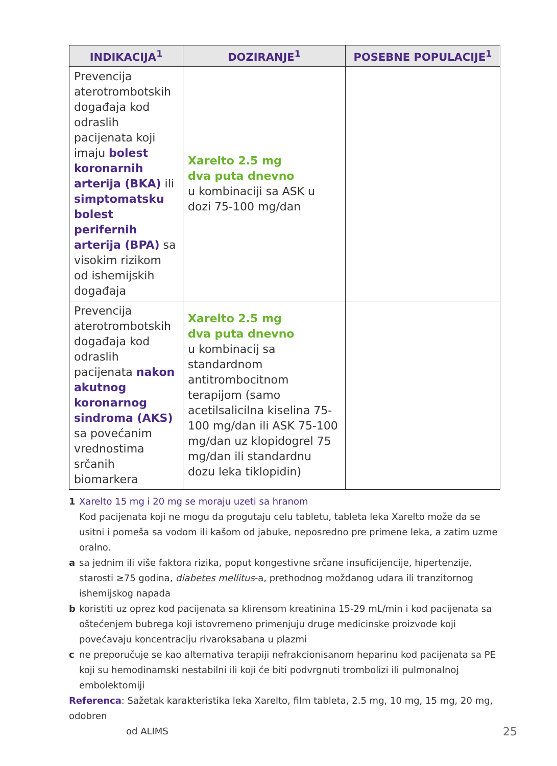| INDIKACIJA<sup>1</sup> | DOZIRANJE<sup>1</sup> | POSEBNE POPULACIJE<sup>1</sup> |
| --- | --- | --- |
| Prevencija aterotrombotskih događaja kod odraslih pacijenata koji imaju bolest koronarnih arterija (BKA) ili simptomatsku bolest perifernih arterija (BPA) sa visokim rizikom od ishemijskih događaja | Xarelto 2.5 mg dva puta dnevno u kombinaciji sa ASK u dozi 75-100 mg/dan | |
| Prevencija aterotrombotskih događaja kod odraslih pacijenata nakon akutnog koronarnog sindroma (AKS) sa povećanim vrednostima srčanih biomarkera | Xarelto 2.5 mg dva puta dnevno u kombinacij sa standardnom antitrombocitnom terapijom (samo acetilsalicilna kiselina 75-100 mg/dan ili ASK 75-100 mg/dan uz klopidogrel 75 mg/dan ili standardnu dozu leka tiklopidin) | |
1 Xarelto 15 mg i 20 mg se moraju uzeti sa hranom
Kod pacijenata koji ne mogu da progutaju celu tabletu, tableta leka Xarelto može da se usitni i pomeša sa vodom ili kašom od jabuke, neposredno pre primene leka, a zatim uzme oralno.
a sa jednim ili više faktora rizika, poput kongestivne srčane insuficijencije, hipertenzije, starosti ≥75 godina, diabetes mellitus-a, prethodnog moždanog udara ili tranzitornog ishemijskog napada
b koristiti uz oprez kod pacijenata sa klirensom kreatinina 15-29 mL/min i kod pacijenata sa oštećenjem bubrega koji istovremeno primenjuju druge medicinske proizvode koji povećavaju koncentraciju rivaroksabana u plazmi
c ne preporučuje se kao alternativa terapiji nefrakcionisanom heparinu kod pacijenata sa PE koji su hemodinamski nestabilni ili koji će biti podvrgnuti trombolizi ili pulmonalnoj embolektomiji
Referenca: Sažetak karakteristika leka Xarelto, film tableta, 2.5 mg, 10 mg, 15 mg, 20 mg, odobren
od ALIMS
25